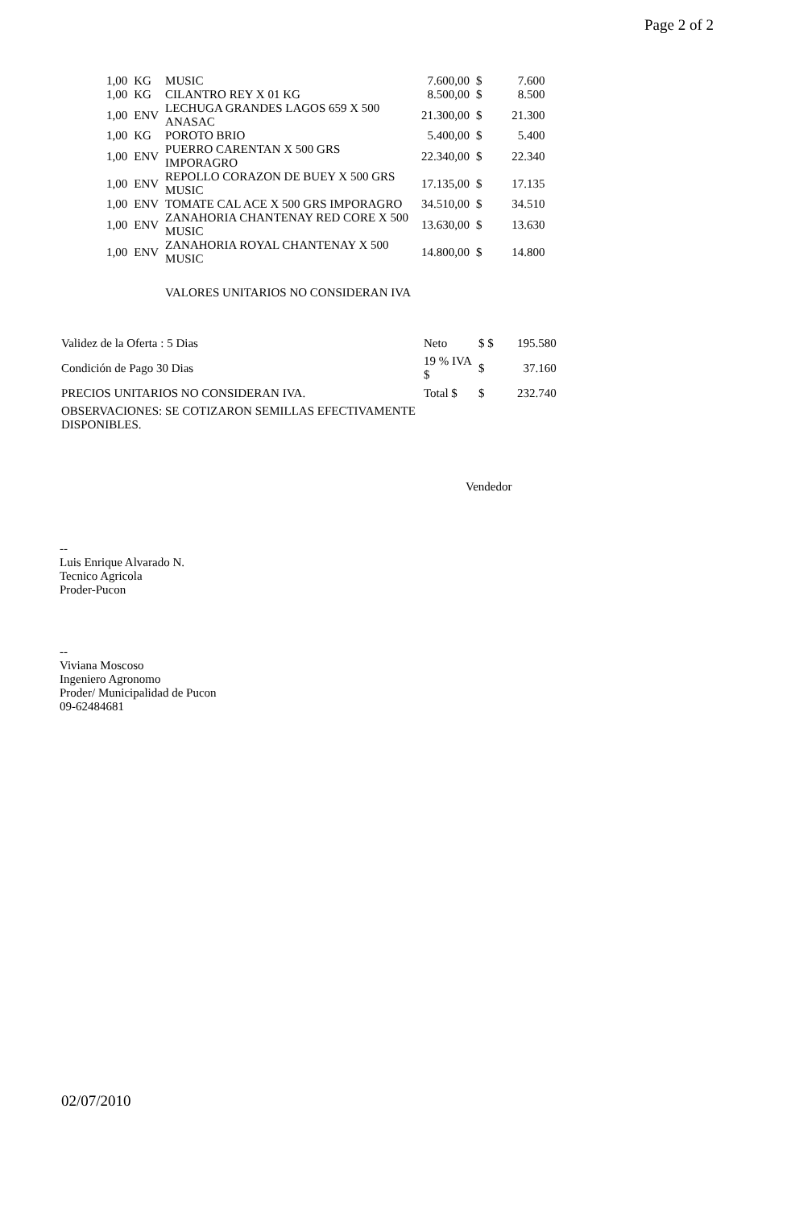Page 2 of 2
| 1,00 | KG | MUSIC | 7.600,00 | $ | 7.600 |
| 1,00 | KG | CILANTRO REY X 01 KG | 8.500,00 | $ | 8.500 |
| 1,00 | ENV | LECHUGA GRANDES LAGOS 659 X 500 ANASAC | 21.300,00 | $ | 21.300 |
| 1,00 | KG | POROTO BRIO | 5.400,00 | $ | 5.400 |
| 1,00 | ENV | PUERRO CARENTAN X 500 GRS IMPORAGRO | 22.340,00 | $ | 22.340 |
| 1,00 | ENV | REPOLLO CORAZON DE BUEY X 500 GRS MUSIC | 17.135,00 | $ | 17.135 |
| 1,00 | ENV | TOMATE CAL ACE X 500 GRS IMPORAGRO | 34.510,00 | $ | 34.510 |
| 1,00 | ENV | ZANAHORIA CHANTENAY RED CORE X 500 MUSIC | 13.630,00 | $ | 13.630 |
| 1,00 | ENV | ZANAHORIA ROYAL CHANTENAY X 500 MUSIC | 14.800,00 | $ | 14.800 |
| | | VALORES UNITARIOS NO CONSIDERAN IVA | | | |
| Validez de la Oferta : 5 Dias | Neto | $ $ | 195.580 |
| Condición de Pago 30 Dias | 19 % IVA $ | $ | 37.160 |
| PRECIOS UNITARIOS NO CONSIDERAN IVA. | Total $ | $ | 232.740 |
OBSERVACIONES: SE COTIZARON SEMILLAS EFECTIVAMENTE
DISPONIBLES.
Vendedor
--
Luis Enrique Alvarado N.
Tecnico Agricola
Proder-Pucon
--
Viviana Moscoso
Ingeniero Agronomo
Proder/ Municipalidad de Pucon
09-62484681
02/07/2010